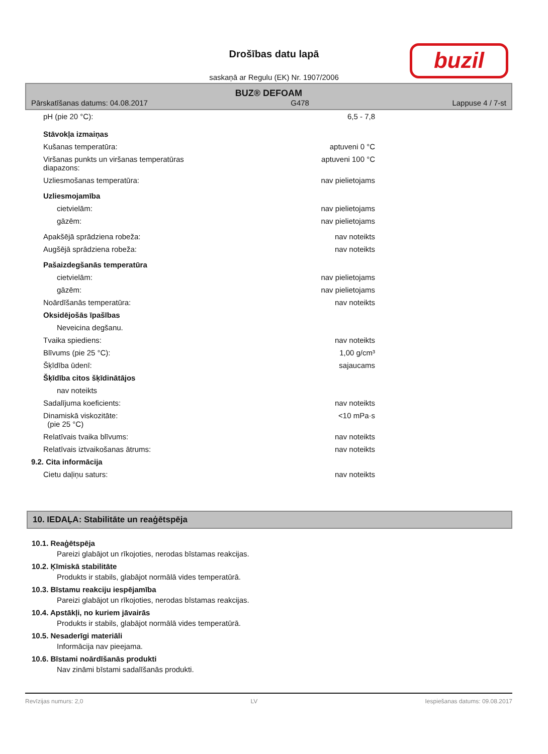Drošības datu lapā
saskaņā ar Regulu (EK) Nr. 1907/2006
buzil
BUZ® DEFOAM
Pārskatīšanas datums: 04.08.2017 G478 Lappuse 4 / 7-st
| pH (pie 20 °C): | 6,5 - 7,8 |
| Stāvokļa izmaiņas | |
| Kušanas temperatūra: | aptuveni 0 °C |
| Viršanas punkts un viršanas temperatūras diapazons: | aptuveni 100 °C |
| Uzliesmošanas temperatūra: | nav pielietojams |
| Uzliesmojamība | |
| cietvielām: | nav pielietojams |
| gāzēm: | nav pielietojams |
| Apakšējā sprādziena robeža: | nav noteikts |
| Augšējā sprādziena robeža: | nav noteikts |
| Pašaizdegšanās temperatūra | |
| cietvielām: | nav pielietojams |
| gāzēm: | nav pielietojams |
| Noārdīšanās temperatūra: | nav noteikts |
| Oksidējošās īpašības | |
| Neveicina degšanu. | |
| Tvaika spiediens: | nav noteikts |
| Blīvums (pie 25 °C): | 1,00 g/cm³ |
| Šķīdība ūdenī: | sajaucams |
| Šķīdība citos šķīdinātājos | |
| nav noteikts | |
| Sadalījuma koeficients: | nav noteikts |
| Dinamiskā viskozitāte: (pie 25 °C) | <10 mPa·s |
| Relatīvais tvaika blīvums: | nav noteikts |
| Relatīvais iztvaikošanas ātrums: | nav noteikts |
| 9.2. Cita informācija | |
| Cietu daļiņu saturs: | nav noteikts |
10. IEDAĻA: Stabilitāte un reaģētspēja
10.1. Reaģētspēja
Pareizi glabājot un rīkojoties, nerodas bīstamas reakcijas.
10.2. Ķīmiskā stabilitāte
Produkts ir stabils, glabājot normālā vides temperatūrā.
10.3. Bīstamu reakciju iespējamība
Pareizi glabājot un rīkojoties, nerodas bīstamas reakcijas.
10.4. Apstākļi, no kuriem jāvairās
Produkts ir stabils, glabājot normālā vides temperatūrā.
10.5. Nesaderīgi materiāli
Informācija nav pieejama.
10.6. Bīstami noārdīšanās produkti
Nav zināmi bīstami sadalīšanās produkti.
Revīzijas numurs: 2,0 LV Iespiešanas datums: 09.08.2017